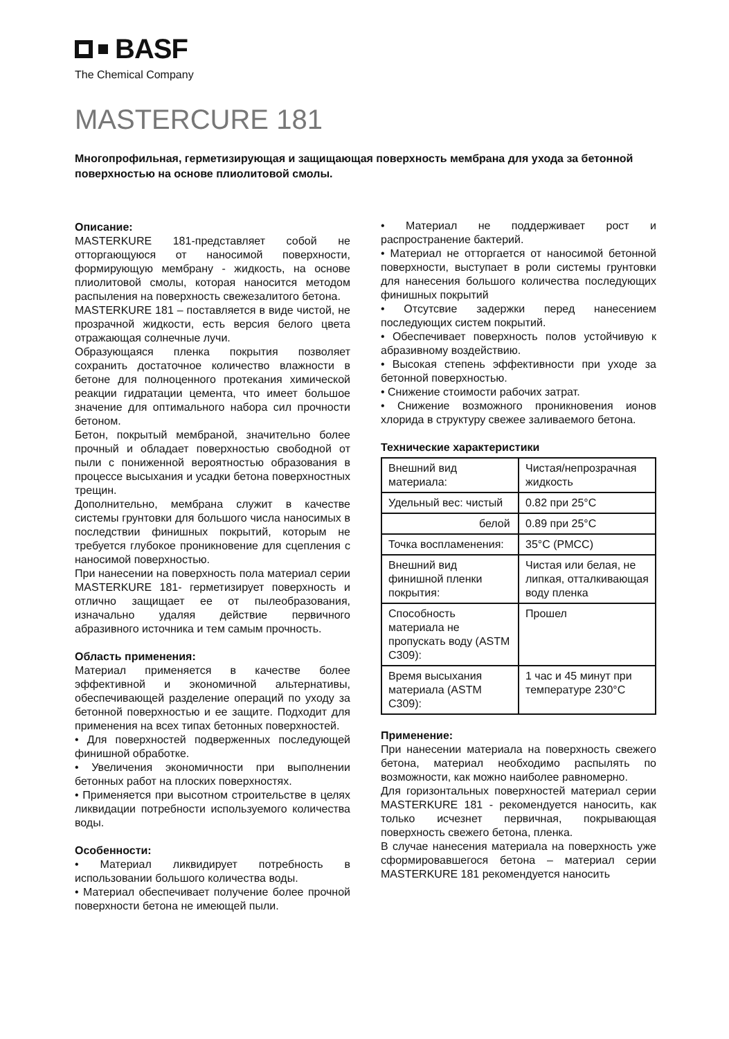BASF
The Chemical Company
MASTERCURE 181
Многопрофильная, герметизирующая и защищающая поверхность мембрана для ухода за бетонной поверхностью на основе плиолитовой смолы.
Описание:
MASTERKURE 181-представляет собой не отторгающуюся от наносимой поверхности, формирующую мембрану - жидкость, на основе плиолитовой смолы, которая наносится методом распыления на поверхность свежезалитого бетона.
MASTERKURE 181 – поставляется в виде чистой, не прозрачной жидкости, есть версия белого цвета отражающая солнечные лучи.
Образующаяся пленка покрытия позволяет сохранить достаточное количество влажности в бетоне для полноценного протекания химической реакции гидратации цемента, что имеет большое значение для оптимального набора сил прочности бетоном.
Бетон, покрытый мембраной, значительно более прочный и обладает поверхностью свободной от пыли с пониженной вероятностью образования в процессе высыхания и усадки бетона поверхностных трещин.
Дополнительно, мембрана служит в качестве системы грунтовки для большого числа наносимых в последствии финишных покрытий, которым не требуется глубокое проникновение для сцепления с наносимой поверхностью.
При нанесении на поверхность пола материал серии MASTERKURE 181- герметизирует поверхность и отлично защищает ее от пылеобразования, изначально удаляя действие первичного абразивного источника и тем самым прочность.
Область применения:
Материал применяется в качестве более эффективной и экономичной альтернативы, обеспечивающей разделение операций по уходу за бетонной поверхностью и ее защите. Подходит для применения на всех типах бетонных поверхностей.
• Для поверхностей подверженных последующей финишной обработке.
• Увеличения экономичности при выполнении бетонных работ на плоских поверхностях.
• Применяется при высотном строительстве в целях ликвидации потребности используемого количества воды.
Особенности:
• Материал ликвидирует потребность в использовании большого количества воды.
• Материал обеспечивает получение более прочной поверхности бетона не имеющей пыли.
• Материал не поддерживает рост и распространение бактерий.
• Материал не отторгается от наносимой бетонной поверхности, выступает в роли системы грунтовки для нанесения большого количества последующих финишных покрытий
• Отсутсвие задержки перед нанесением последующих систем покрытий.
• Обеспечивает поверхность полов устойчивую к абразивному воздействию.
• Высокая степень эффективности при уходе за бетонной поверхностью.
• Снижение стоимости рабочих затрат.
• Снижение возможного проникновения ионов хлорида в структуру свежее заливаемого бетона.
Технические характеристики
| Внешний вид материала: | Чистая/непрозрачная жидкость |
| Удельный вес: чистый | 0.82 при 25°C |
| белой | 0.89 при 25°C |
| Точка воспламенения: | 35°C (PMCC) |
| Внешний вид финишной пленки покрытия: | Чистая или белая, не липкая, отталкивающая воду пленка |
| Способность материала не пропускать воду (ASTM C309): | Прошел |
| Время высыхания материала (ASTM C309): | 1 час и 45 минут при температуре 230°C |
Применение:
При нанесении материала на поверхность свежего бетона, материал необходимо распылять по возможности, как можно наиболее равномерно.
Для горизонтальных поверхностей материал серии MASTERKURE 181 - рекомендуется наносить, как только исчезнет первичная, покрывающая поверхность свежего бетона, пленка.
В случае нанесения материала на поверхность уже сформировавшегося бетона – материал серии MASTERKURE 181 рекомендуется наносить